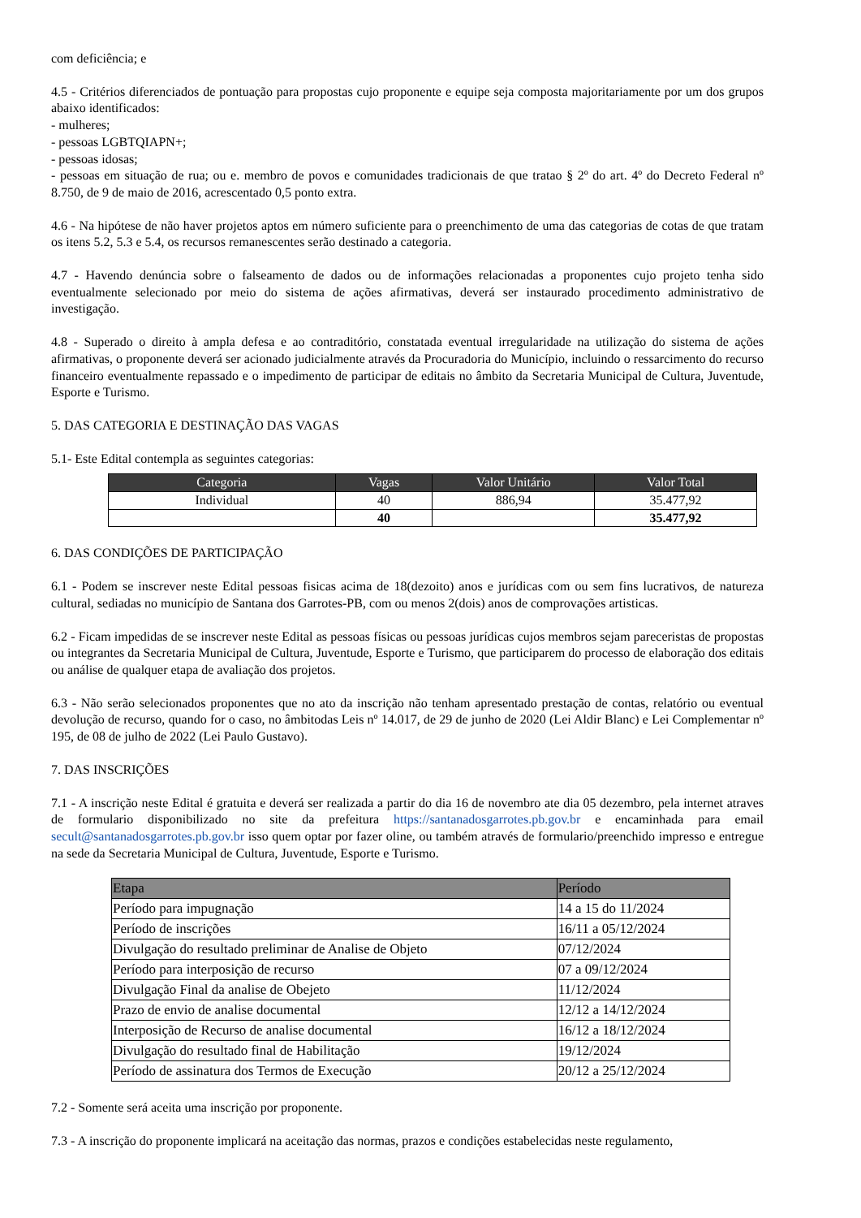com deficiência; e
4.5 - Critérios diferenciados de pontuação para propostas cujo proponente e equipe seja composta majoritariamente por um dos grupos abaixo identificados:
- mulheres;
- pessoas LGBTQIAPN+;
- pessoas idosas;
- pessoas em situação de rua; ou e. membro de povos e comunidades tradicionais de que tratao § 2º do art. 4º do Decreto Federal nº 8.750, de 9 de maio de 2016, acrescentado 0,5 ponto extra.
4.6 - Na hipótese de não haver projetos aptos em número suficiente para o preenchimento de uma das categorias de cotas de que tratam os itens 5.2, 5.3 e 5.4, os recursos remanescentes serão destinado a categoria.
4.7 - Havendo denúncia sobre o falseamento de dados ou de informações relacionadas a proponentes cujo projeto tenha sido eventualmente selecionado por meio do sistema de ações afirmativas, deverá ser instaurado procedimento administrativo de investigação.
4.8 - Superado o direito à ampla defesa e ao contraditório, constatada eventual irregularidade na utilização do sistema de ações afirmativas, o proponente deverá ser acionado judicialmente através da Procuradoria do Município, incluindo o ressarcimento do recurso financeiro eventualmente repassado e o impedimento de participar de editais no âmbito da Secretaria Municipal de Cultura, Juventude, Esporte e Turismo.
5. DAS CATEGORIA E DESTINAÇÃO DAS VAGAS
5.1- Este Edital contempla as seguintes categorias:
| Categoria | Vagas | Valor Unitário | Valor Total |
| --- | --- | --- | --- |
| Individual | 40 | 886,94 | 35.477,92 |
| | 40 | | 35.477,92 |
6. DAS CONDIÇÕES DE PARTICIPAÇÃO
6.1 - Podem se inscrever neste Edital pessoas fisicas acima de 18(dezoito) anos e jurídicas com ou sem fins lucrativos, de natureza cultural, sediadas no município de Santana dos Garrotes-PB, com ou menos 2(dois) anos de comprovações artisticas.
6.2 - Ficam impedidas de se inscrever neste Edital as pessoas físicas ou pessoas jurídicas cujos membros sejam pareceristas de propostas ou integrantes da Secretaria Municipal de Cultura, Juventude, Esporte e Turismo, que participarem do processo de elaboração dos editais ou análise de qualquer etapa de avaliação dos projetos.
6.3 - Não serão selecionados proponentes que no ato da inscrição não tenham apresentado prestação de contas, relatório ou eventual devolução de recurso, quando for o caso, no âmbitodas Leis nº 14.017, de 29 de junho de 2020 (Lei Aldir Blanc) e Lei Complementar nº 195, de 08 de julho de 2022 (Lei Paulo Gustavo).
7. DAS INSCRIÇÕES
7.1 - A inscrição neste Edital é gratuita e deverá ser realizada a partir do dia 16 de novembro ate dia 05 dezembro, pela internet atraves de formulario disponibilizado no site da prefeitura https://santanadosgarrotes.pb.gov.br e encaminhada para email secult@santanadosgarrotes.pb.gov.br isso quem optar por fazer oline, ou também através de formulario/preenchido impresso e entregue na sede da Secretaria Municipal de Cultura, Juventude, Esporte e Turismo.
| Etapa | Período |
| --- | --- |
| Período para impugnação | 14 a 15 do 11/2024 |
| Período de inscrições | 16/11 a 05/12/2024 |
| Divulgação do resultado preliminar de Analise de Objeto | 07/12/2024 |
| Período para interposição de recurso | 07 a 09/12/2024 |
| Divulgação Final da analise de Obejeto | 11/12/2024 |
| Prazo de envio de analise documental | 12/12 a 14/12/2024 |
| Interposição de Recurso de analise documental | 16/12 a 18/12/2024 |
| Divulgação do resultado final de Habilitação | 19/12/2024 |
| Período de assinatura dos Termos de Execução | 20/12 a 25/12/2024 |
7.2 - Somente será aceita uma inscrição por proponente.
7.3 - A inscrição do proponente implicará na aceitação das normas, prazos e condições estabelecidas neste regulamento,